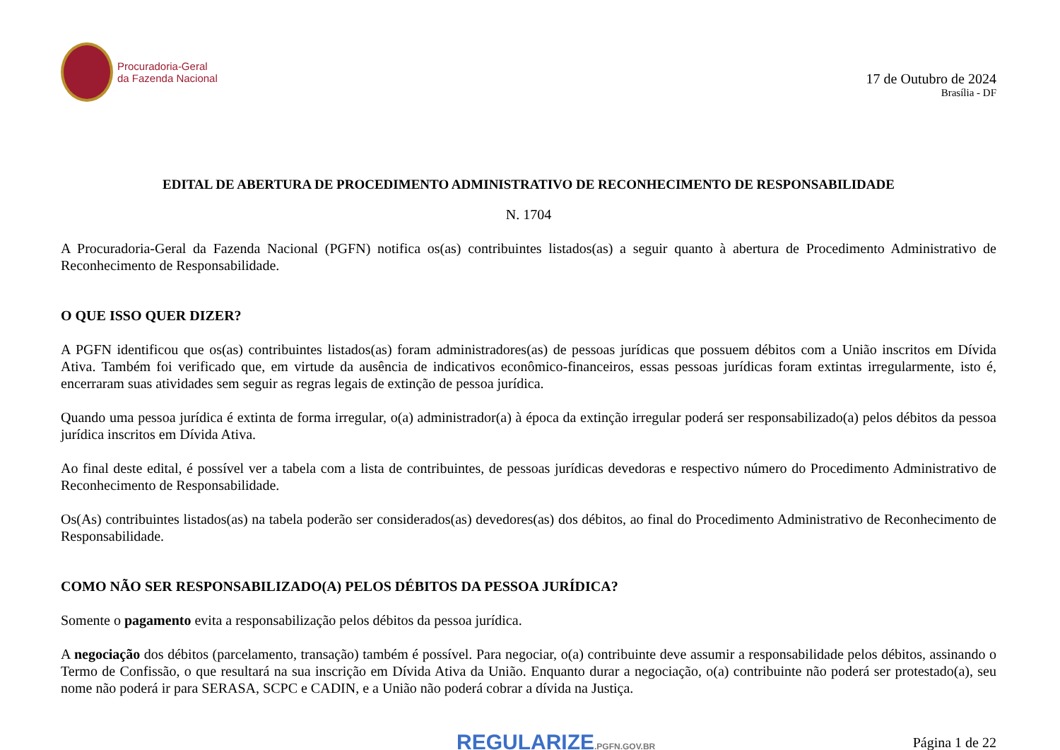Procuradoria-Geral
da Fazenda Nacional
17 de Outubro de 2024
Brasília - DF
EDITAL DE ABERTURA DE PROCEDIMENTO ADMINISTRATIVO DE RECONHECIMENTO DE RESPONSABILIDADE
N. 1704
A Procuradoria-Geral da Fazenda Nacional (PGFN) notifica os(as) contribuintes listados(as) a seguir quanto à abertura de Procedimento Administrativo de Reconhecimento de Responsabilidade.
O QUE ISSO QUER DIZER?
A PGFN identificou que os(as) contribuintes listados(as) foram administradores(as) de pessoas jurídicas que possuem débitos com a União inscritos em Dívida Ativa. Também foi verificado que, em virtude da ausência de indicativos econômico-financeiros, essas pessoas jurídicas foram extintas irregularmente, isto é, encerraram suas atividades sem seguir as regras legais de extinção de pessoa jurídica.
Quando uma pessoa jurídica é extinta de forma irregular, o(a) administrador(a) à época da extinção irregular poderá ser responsabilizado(a) pelos débitos da pessoa jurídica inscritos em Dívida Ativa.
Ao final deste edital, é possível ver a tabela com a lista de contribuintes, de pessoas jurídicas devedoras e respectivo número do Procedimento Administrativo de Reconhecimento de Responsabilidade.
Os(As) contribuintes listados(as) na tabela poderão ser considerados(as) devedores(as) dos débitos, ao final do Procedimento Administrativo de Reconhecimento de Responsabilidade.
COMO NÃO SER RESPONSABILIZADO(A) PELOS DÉBITOS DA PESSOA JURÍDICA?
Somente o pagamento evita a responsabilização pelos débitos da pessoa jurídica.
A negociação dos débitos (parcelamento, transação) também é possível. Para negociar, o(a) contribuinte deve assumir a responsabilidade pelos débitos, assinando o Termo de Confissão, o que resultará na sua inscrição em Dívida Ativa da União. Enquanto durar a negociação, o(a) contribuinte não poderá ser protestado(a), seu nome não poderá ir para SERASA, SCPC e CADIN, e a União não poderá cobrar a dívida na Justiça.
REGULARIZE.PGFN.GOV.BR
Página 1 de 22